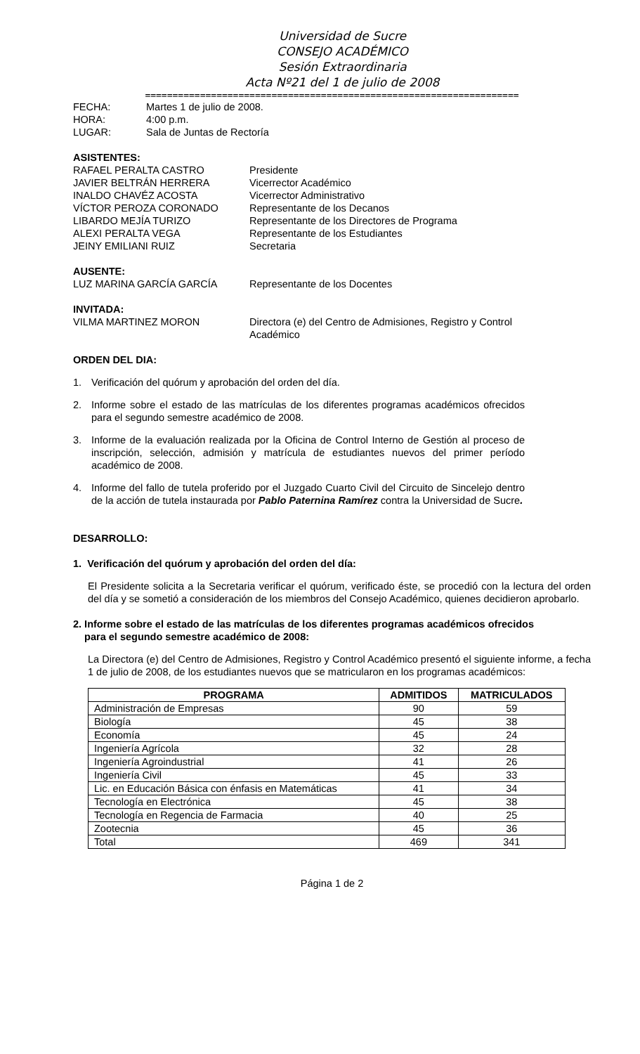Universidad de Sucre
CONSEJO ACADÉMICO
Sesión Extraordinaria
Acta Nº21 del 1 de julio de 2008
====================================================================
FECHA: Martes 1 de julio de 2008.
HORA: 4:00 p.m.
LUGAR: Sala de Juntas de Rectoría
ASISTENTES:
RAFAEL PERALTA CASTRO Presidente
JAVIER BELTRÁN HERRERA Vicerrector Académico
INALDO CHAVÉZ ACOSTA Vicerrector Administrativo
VÍCTOR PEROZA CORONADO Representante de los Decanos
LIBARDO MEJÍA TURIZO Representante de los Directores de Programa
ALEXI PERALTA VEGA Representante de los Estudiantes
JEINY EMILIANI RUIZ Secretaria
AUSENTE:
LUZ MARINA GARCÍA GARCÍA Representante de los Docentes
INVITADA:
VILMA MARTINEZ MORON Directora (e) del Centro de Admisiones, Registro y Control Académico
ORDEN DEL DIA:
1. Verificación del quórum y aprobación del orden del día.
2. Informe sobre el estado de las matrículas de los diferentes programas académicos ofrecidos para el segundo semestre académico de 2008.
3. Informe de la evaluación realizada por la Oficina de Control Interno de Gestión al proceso de inscripción, selección, admisión y matrícula de estudiantes nuevos del primer período académico de 2008.
4. Informe del fallo de tutela proferido por el Juzgado Cuarto Civil del Circuito de Sincelejo dentro de la acción de tutela instaurada por Pablo Paternina Ramírez contra la Universidad de Sucre.
DESARROLLO:
1. Verificación del quórum y aprobación del orden del día:
El Presidente solicita a la Secretaria verificar el quórum, verificado éste, se procedió con la lectura del orden del día y se sometió a consideración de los miembros del Consejo Académico, quienes decidieron aprobarlo.
2. Informe sobre el estado de las matrículas de los diferentes programas académicos ofrecidos
para el segundo semestre académico de 2008:
La Directora (e) del Centro de Admisiones, Registro y Control Académico presentó el siguiente informe, a fecha 1 de julio de 2008, de los estudiantes nuevos que se matricularon en los programas académicos:
| PROGRAMA | ADMITIDOS | MATRICULADOS |
| --- | --- | --- |
| Administración de Empresas | 90 | 59 |
| Biología | 45 | 38 |
| Economía | 45 | 24 |
| Ingeniería Agrícola | 32 | 28 |
| Ingeniería Agroindustrial | 41 | 26 |
| Ingeniería Civil | 45 | 33 |
| Lic. en Educación Básica con énfasis en Matemáticas | 41 | 34 |
| Tecnología en Electrónica | 45 | 38 |
| Tecnología en Regencia de Farmacia | 40 | 25 |
| Zootecnia | 45 | 36 |
| Total | 469 | 341 |
Página 1 de 2